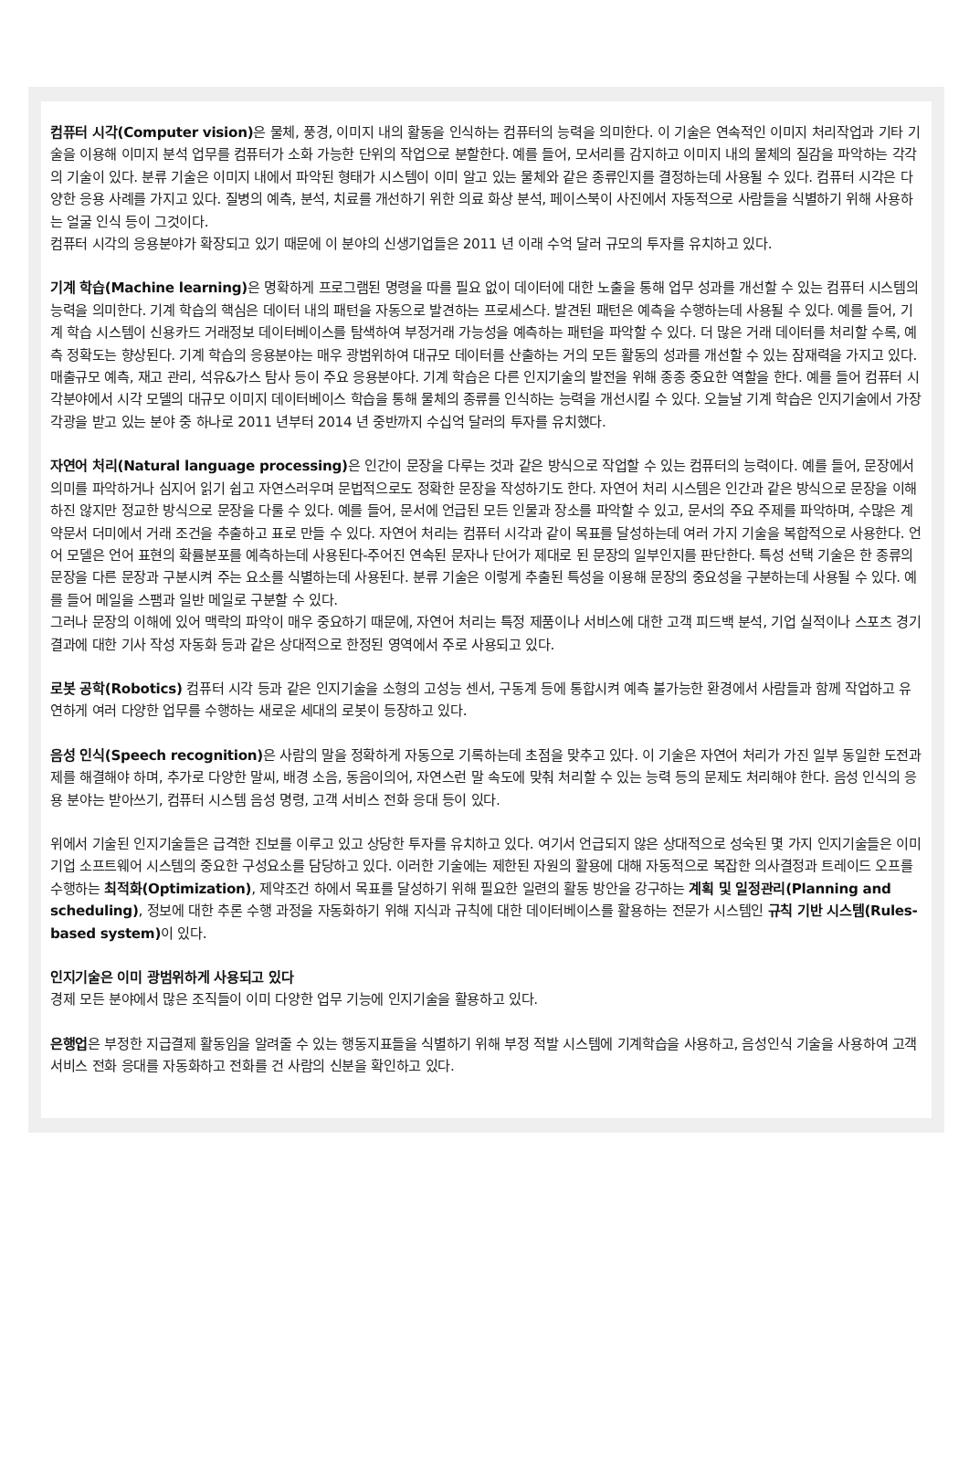컴퓨터 시각(Computer vision) 은 물체, 풍경, 이미지 내의 활동을 인식하는 컴퓨터의 능력을 의미한다. 이 기술은 연속적인 이미지 처리작업과 기타 기술을 이용해 이미지 분석 업무를 컴퓨터가 소화 가능한 단위의 작업으로 분할한다. 예를 들어, 모서리를 감지하고 이미지 내의 물체의 질감을 파악하는 각각의 기술이 있다. 분류 기술은 이미지 내에서 파악된 형태가 시스템이 이미 알고 있는 물체와 같은 종류인지를 결정하는데 사용될 수 있다. 컴퓨터 시각은 다양한 응용 사례를 가지고 있다. 질병의 예측, 분석, 치료를 개선하기 위한 의료 화상 분석, 페이스북이 사진에서 자동적으로 사람들을 식별하기 위해 사용하는 얼굴 인식 등이 그것이다.
컴퓨터 시각의 응용분야가 확장되고 있기 때문에 이 분야의 신생기업들은 2011 년 이래 수억 달러 규모의 투자를 유치하고 있다.
기계 학습(Machine learning) 은 명확하게 프로그램된 명령을 따를 필요 없이 데이터에 대한 노출을 통해 업무 성과를 개선할 수 있는 컴퓨터 시스템의 능력을 의미한다. 기계 학습의 핵심은 데이터 내의 패턴을 자동으로 발견하는 프로세스다. 발견된 패턴은 예측을 수행하는데 사용될 수 있다. 예를 들어, 기계 학습 시스템이 신용카드 거래정보 데이터베이스를 탐색하여 부정거래 가능성을 예측하는 패턴을 파악할 수 있다. 더 많은 거래 데이터를 처리할 수록, 예측 정확도는 향상된다. 기계 학습의 응용분야는 매우 광범위하여 대규모 데이터를 산출하는 거의 모든 활동의 성과를 개선할 수 있는 잠재력을 가지고 있다. 매출규모 예측, 재고 관리, 석유&가스 탐사 등이 주요 응용분야다. 기계 학습은 다른 인지기술의 발전을 위해 종종 중요한 역할을 한다. 예를 들어 컴퓨터 시각분야에서 시각 모델의 대규모 이미지 데이터베이스 학습을 통해 물체의 종류를 인식하는 능력을 개선시킬 수 있다. 오늘날 기계 학습은 인지기술에서 가장 각광을 받고 있는 분야 중 하나로 2011 년부터 2014 년 중반까지 수십억 달러의 투자를 유치했다.
자연어 처리(Natural language processing) 은 인간이 문장을 다루는 것과 같은 방식으로 작업할 수 있는 컴퓨터의 능력이다. 예를 들어, 문장에서 의미를 파악하거나 심지어 읽기 쉽고 자연스러우며 문법적으로도 정확한 문장을 작성하기도 한다. 자연어 처리 시스템은 인간과 같은 방식으로 문장을 이해하진 않지만 정교한 방식으로 문장을 다룰 수 있다. 예를 들어, 문서에 언급된 모든 인물과 장소를 파악할 수 있고, 문서의 주요 주제를 파악하며, 수많은 계약문서 더미에서 거래 조건을 추출하고 표로 만들 수 있다. 자연어 처리는 컴퓨터 시각과 같이 목표를 달성하는데 여러 가지 기술을 복합적으로 사용한다. 언어 모델은 언어 표현의 확률분포를 예측하는데 사용된다-주어진 연속된 문자나 단어가 제대로 된 문장의 일부인지를 판단한다. 특성 선택 기술은 한 종류의 문장을 다른 문장과 구분시켜 주는 요소를 식별하는데 사용된다. 분류 기술은 이렇게 추출된 특성을 이용해 문장의 중요성을 구분하는데 사용될 수 있다. 예를 들어 메일을 스팸과 일반 메일로 구분할 수 있다.
그러나 문장의 이해에 있어 맥락의 파악이 매우 중요하기 때문에, 자연어 처리는 특정 제품이나 서비스에 대한 고객 피드백 분석, 기업 실적이나 스포츠 경기 결과에 대한 기사 작성 자동화 등과 같은 상대적으로 한정된 영역에서 주로 사용되고 있다.
로봇 공학(Robotics) 컴퓨터 시각 등과 같은 인지기술을 소형의 고성능 센서, 구동계 등에 통합시켜 예측 불가능한 환경에서 사람들과 함께 작업하고 유연하게 여러 다양한 업무를 수행하는 새로운 세대의 로봇이 등장하고 있다.
음성 인식(Speech recognition) 은 사람의 말을 정확하게 자동으로 기록하는데 초점을 맞추고 있다. 이 기술은 자연어 처리가 가진 일부 동일한 도전과제를 해결해야 하며, 추가로 다양한 말씨, 배경 소음, 동음이의어, 자연스런 말 속도에 맞춰 처리할 수 있는 능력 등의 문제도 처리해야 한다. 음성 인식의 응용 분야는 받아쓰기, 컴퓨터 시스템 음성 명령, 고객 서비스 전화 응대 등이 있다.
위에서 기술된 인지기술들은 급격한 진보를 이루고 있고 상당한 투자를 유치하고 있다. 여기서 언급되지 않은 상대적으로 성숙된 몇 가지 인지기술들은 이미 기업 소프트웨어 시스템의 중요한 구성요소를 담당하고 있다. 이러한 기술에는 제한된 자원의 활용에 대해 자동적으로 복잡한 의사결정과 트레이드 오프를 수행하는 최적화(Optimization), 제약조건 하에서 목표를 달성하기 위해 필요한 일련의 활동 방안을 강구하는 계획 및 일정관리(Planning and scheduling), 정보에 대한 추론 수행 과정을 자동화하기 위해 지식과 규칙에 대한 데이터베이스를 활용하는 전문가 시스템인 규칙 기반 시스템(Rules-based system) 이 있다.
인지기술은 이미 광범위하게 사용되고 있다
경제 모든 분야에서 많은 조직들이 이미 다양한 업무 기능에 인지기술을 활용하고 있다.
은행업은 부정한 지급결제 활동임을 알려줄 수 있는 행동지표들을 식별하기 위해 부정 적발 시스템에 기계학습을 사용하고, 음성인식 기술을 사용하여 고객서비스 전화 응대를 자동화하고 전화를 건 사람의 신분을 확인하고 있다.